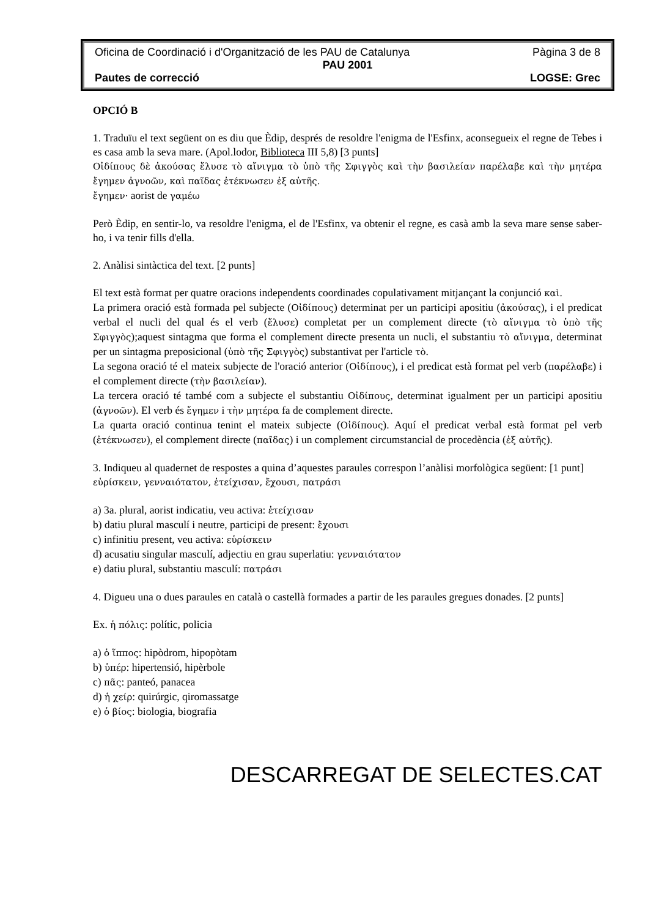Oficina de Coordinació i d'Organització de les PAU de Catalunya Pàgina 3 de 8
PAU 2001
Pautes de correcció LOGSE: Grec
OPCIÓ B
1. Traduïu el text següent on es diu que Èdip, després de resoldre l'enigma de l'Esfinx, aconsegueix el regne de Tebes i es casa amb la seva mare. (Apol.lodor, Biblioteca III 5,8) [3 punts]
Οἰδίπους δὲ ἀκούσας ἔλυσε τὸ αἴνιγμα τὸ ὑπὸ τῆς Σφιγγὸς καὶ τὴν βασιλείαν παρέλαβε καὶ τὴν μητέρα ἔγημεν ἀγνοῶν, καὶ παῖδας ἐτέκνωσεν ἐξ αὐτῆς.
ἔγημεν· aorist de γαμέω
Però Èdip, en sentir-lo, va resoldre l'enigma, el de l'Esfinx, va obtenir el regne, es casà amb la seva mare sense saber-ho, i va tenir fills d'ella.
2. Anàlisi sintàctica del text. [2 punts]
El text està format per quatre oracions independents coordinades copulativament mitjançant la conjunció καὶ.
La primera oració està formada pel subjecte (Οἰδίπους) determinat per un participi apositiu (ἀκούσας), i el predicat verbal el nucli del qual és el verb (ἔλυσε) completat per un complement directe (τὸ αἴνιγμα τὸ ὑπὸ τῆς Σφιγγὸς);aquest sintagma que forma el complement directe presenta un nucli, el substantiu τὸ αἴνιγμα, determinat per un sintagma preposicional (ὑπὸ τῆς Σφιγγὸς) substantivat per l'article τὸ.
La segona oració té el mateix subjecte de l'oració anterior (Οἰδίπους), i el predicat està format pel verb (παρέλαβε) i el complement directe (τὴν βασιλείαν).
La tercera oració té també com a subjecte el substantiu Οἰδίπους, determinat igualment per un participi apositiu (ἀγνοῶν). El verb és ἔγημεν i τὴν μητέρα fa de complement directe.
La quarta oració continua tenint el mateix subjecte (Οἰδίπους). Aquí el predicat verbal està format pel verb (ἐτέκνωσεν), el complement directe (παῖδας) i un complement circumstancial de procedència (ἐξ αὐτῆς).
3. Indiqueu al quadernet de respostes a quina d’aquestes paraules correspon l’anàlisi morfològica següent: [1 punt]
εὑρίσκειν, γενναιότατον, ἐτείχισαν, ἔχουσι, πατράσι
a) 3a. plural, aorist indicatiu, veu activa: ἐτείχισαν
b) datiu plural masculí i neutre, participi de present: ἔχουσι
c) infinitiu present, veu activa: εὑρίσκειν
d) acusatiu singular masculí, adjectiu en grau superlatiu: γενναιότατον
e) datiu plural, substantiu masculí: πατράσι
4. Digueu una o dues paraules en català o castellà formades a partir de les paraules gregues donades. [2 punts]
Ex. ἡ πόλις: polític, policia
a) ὁ ἵππος: hipòdrom, hipopòtam
b) ὑπέρ: hipertensió, hipèrbole
c) πᾶς: panteó, panacea
d) ἡ χείρ: quirúrgic, qiromassatge
e) ὁ βίος: biologia, biografia
DESCARREGAT DE SELECTES.CAT